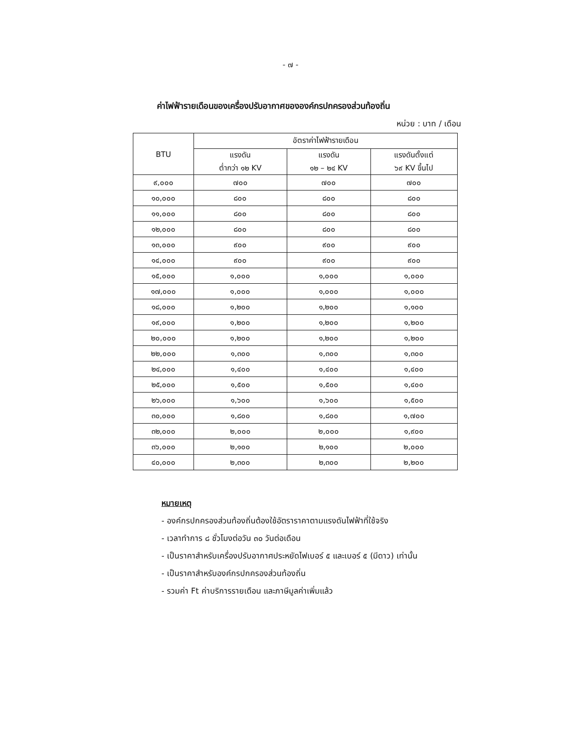- ๗ -
ค่าไฟฟ้ารายเดือนของเครื่องปรับอากาศขององค์กรปกครองส่วนท้องถิ่น
หน่วย : บาท / เดือน
| BTU | อัตราค่าไฟฟ้ารายเดือน | | |
| --- | --- | --- | --- |
| | แรงดัน ต่ำกว่า ๑๒ KV | แรงดัน ๑๒ – ๒๔ KV | แรงดันตั้งแต่ ๖๙ KV ขึ้นไป |
| ๙,๐๐๐ | ๗๐๐ | ๗๐๐ | ๗๐๐ |
| ๑๐,๐๐๐ | ๘๐๐ | ๘๐๐ | ๘๐๐ |
| ๑๑,๐๐๐ | ๘๐๐ | ๘๐๐ | ๘๐๐ |
| ๑๒,๐๐๐ | ๘๐๐ | ๘๐๐ | ๘๐๐ |
| ๑๓,๐๐๐ | ๙๐๐ | ๙๐๐ | ๙๐๐ |
| ๑๔,๐๐๐ | ๙๐๐ | ๙๐๐ | ๙๐๐ |
| ๑๕,๐๐๐ | ๑,๐๐๐ | ๑,๐๐๐ | ๑,๐๐๐ |
| ๑๗,๐๐๐ | ๑,๐๐๐ | ๑,๐๐๐ | ๑,๐๐๐ |
| ๑๘,๐๐๐ | ๑,๒๐๐ | ๑,๒๐๐ | ๑,๑๐๐ |
| ๑๙,๐๐๐ | ๑,๒๐๐ | ๑,๒๐๐ | ๑,๒๐๐ |
| ๒๐,๐๐๐ | ๑,๒๐๐ | ๑,๒๐๐ | ๑,๒๐๐ |
| ๒๒,๐๐๐ | ๑,๓๐๐ | ๑,๓๐๐ | ๑,๓๐๐ |
| ๒๔,๐๐๐ | ๑,๔๐๐ | ๑,๔๐๐ | ๑,๔๐๐ |
| ๒๕,๐๐๐ | ๑,๕๐๐ | ๑,๕๐๐ | ๑,๔๐๐ |
| ๒๖,๐๐๐ | ๑,๖๐๐ | ๑,๖๐๐ | ๑,๕๐๐ |
| ๓๐,๐๐๐ | ๑,๘๐๐ | ๑,๘๐๐ | ๑,๗๐๐ |
| ๓๒,๐๐๐ | ๒,๐๐๐ | ๒,๐๐๐ | ๑,๙๐๐ |
| ๓๖,๐๐๐ | ๒,๑๐๐ | ๒,๑๐๐ | ๒,๐๐๐ |
| ๔๐,๐๐๐ | ๒,๓๐๐ | ๒,๓๐๐ | ๒,๒๐๐ |
หมายเหตุ
- องค์กรปกครองส่วนท้องถิ่นต้องใช้อัตราราคาตามแรงดันไฟฟ้าที่ใช้จริง
- เวลาทำการ ๘ ชั่วโมงต่อวัน ๓๐ วันต่อเดือน
- เป็นราคาสำหรับเครื่องปรับอากาศประหยัดไฟเบอร์ ๕ และเบอร์ ๕ (มีดาว) เท่านั้น
- เป็นราคาสำหรับองค์กรปกครองส่วนท้องถิ่น
- รวมค่า Ft ค่าบริการรายเดือน และภาษีมูลค่าเพิ่มแล้ว